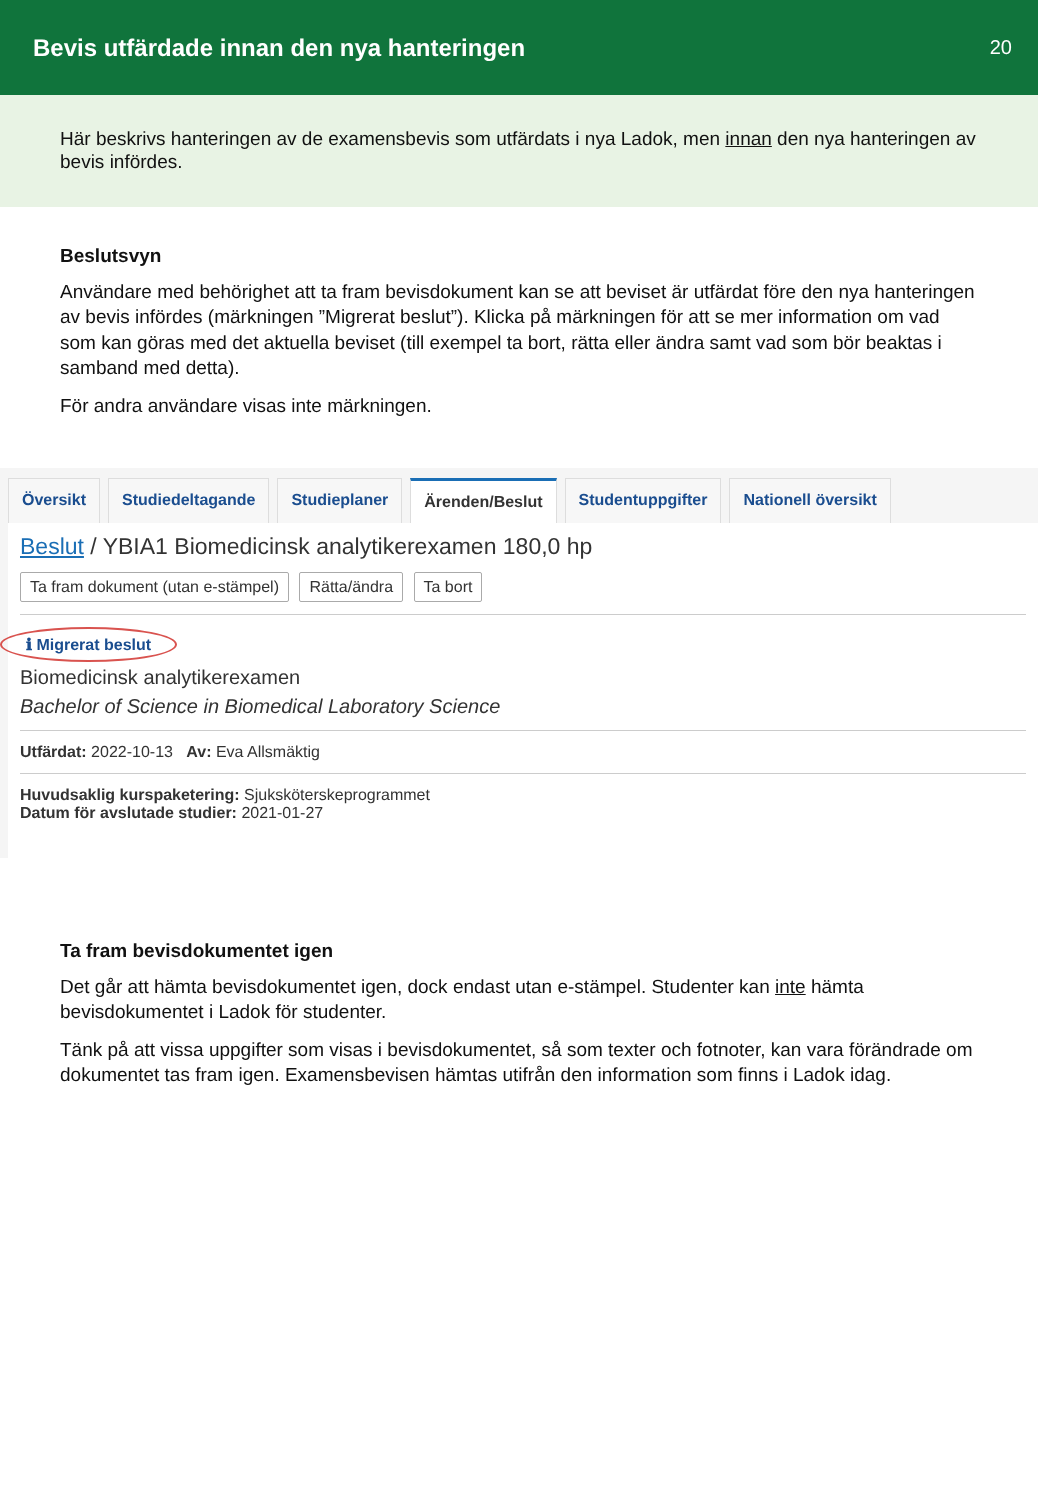Bevis utfärdade innan den nya hanteringen
20
Här beskrivs hanteringen av de examensbevis som utfärdats i nya Ladok, men innan den nya hanteringen av bevis infördes.
Beslutsvyn
Användare med behörighet att ta fram bevisdokument kan se att beviset är utfärdat före den nya hanteringen av bevis infördes (märkningen ”Migrerat beslut”). Klicka på märkningen för att se mer information om vad som kan göras med det aktuella beviset (till exempel ta bort, rätta eller ändra samt vad som bör beaktas i samband med detta).
För andra användare visas inte märkningen.
Översikt Studiedeltagande Studieplaner Ärenden/Beslut Studentuppgifter Nationell översikt
Beslut / YBIA1 Biomedicinsk analytikerexamen 180,0 hp
Ta fram dokument (utan e-stämpel) Rätta/ändra Ta bort ℹ Migrerat beslut
Biomedicinsk analytikerexamen
Bachelor of Science in Biomedical Laboratory Science
Utfärdat: 2022-10-13 Av: Eva Allsmäktig
Huvudsaklig kurspaketering: Sjuksköterskeprogrammet
Datum för avslutade studier: 2021-01-27
Ta fram bevisdokumentet igen
Det går att hämta bevisdokumentet igen, dock endast utan e-stämpel. Studenter kan inte hämta bevisdokumentet i Ladok för studenter.
Tänk på att vissa uppgifter som visas i bevisdokumentet, så som texter och fotnoter, kan vara förändrade om dokumentet tas fram igen. Examensbevisen hämtas utifrån den information som finns i Ladok idag.